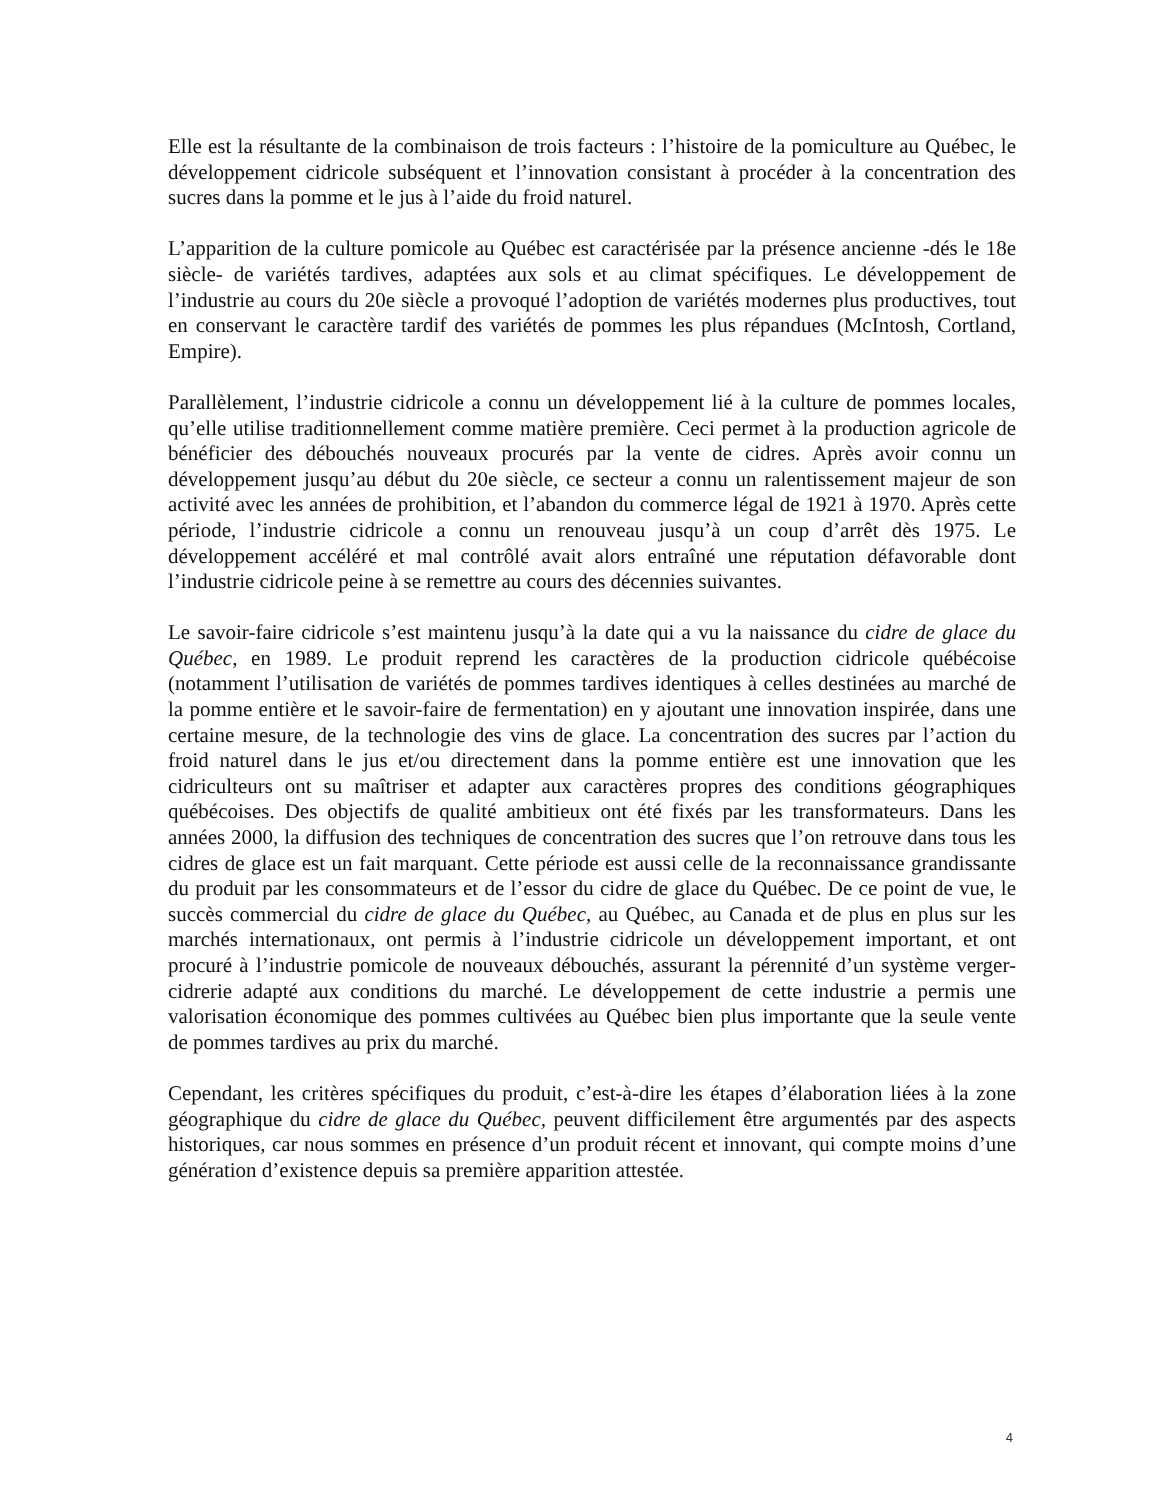Elle est la résultante de la combinaison de trois facteurs : l’histoire de la pomiculture au Québec, le développement cidricole subséquent et l’innovation consistant à procéder à la concentration des sucres dans la pomme et le jus à l’aide du froid naturel.
L’apparition de la culture pomicole au Québec est caractérisée par la présence ancienne -dés le 18e siècle- de variétés tardives, adaptées aux sols et au climat spécifiques. Le développement de l’industrie au cours du 20e siècle a provoqué l’adoption de variétés modernes plus productives, tout en conservant le caractère tardif des variétés de pommes les plus répandues (McIntosh, Cortland, Empire).
Parallèlement, l’industrie cidricole a connu un développement lié à la culture de pommes locales, qu’elle utilise traditionnellement comme matière première. Ceci permet à la production agricole de bénéficier des débouchés nouveaux procurés par la vente de cidres. Après avoir connu un développement jusqu’au début du 20e siècle, ce secteur a connu un ralentissement majeur de son activité avec les années de prohibition, et l’abandon du commerce légal de 1921 à 1970. Après cette période, l’industrie cidricole a connu un renouveau jusqu’à un coup d’arrêt dès 1975. Le développement accéléré et mal contrôlé avait alors entraîné une réputation défavorable dont l’industrie cidricole peine à se remettre au cours des décennies suivantes.
Le savoir-faire cidricole s’est maintenu jusqu’à la date qui a vu la naissance du cidre de glace du Québec, en 1989. Le produit reprend les caractères de la production cidricole québécoise (notamment l’utilisation de variétés de pommes tardives identiques à celles destinées au marché de la pomme entière et le savoir-faire de fermentation) en y ajoutant une innovation inspirée, dans une certaine mesure, de la technologie des vins de glace. La concentration des sucres par l’action du froid naturel dans le jus et/ou directement dans la pomme entière est une innovation que les cidriculteurs ont su maîtriser et adapter aux caractères propres des conditions géographiques québécoises. Des objectifs de qualité ambitieux ont été fixés par les transformateurs. Dans les années 2000, la diffusion des techniques de concentration des sucres que l’on retrouve dans tous les cidres de glace est un fait marquant. Cette période est aussi celle de la reconnaissance grandissante du produit par les consommateurs et de l’essor du cidre de glace du Québec. De ce point de vue, le succès commercial du cidre de glace du Québec, au Québec, au Canada et de plus en plus sur les marchés internationaux, ont permis à l’industrie cidricole un développement important, et ont procuré à l’industrie pomicole de nouveaux débouchés, assurant la pérennité d’un système verger-cidrerie adapté aux conditions du marché. Le développement de cette industrie a permis une valorisation économique des pommes cultivées au Québec bien plus importante que la seule vente de pommes tardives au prix du marché.
Cependant, les critères spécifiques du produit, c’est-à-dire les étapes d’élaboration liées à la zone géographique du cidre de glace du Québec, peuvent difficilement être argumentés par des aspects historiques, car nous sommes en présence d’un produit récent et innovant, qui compte moins d’une génération d’existence depuis sa première apparition attestée.
4